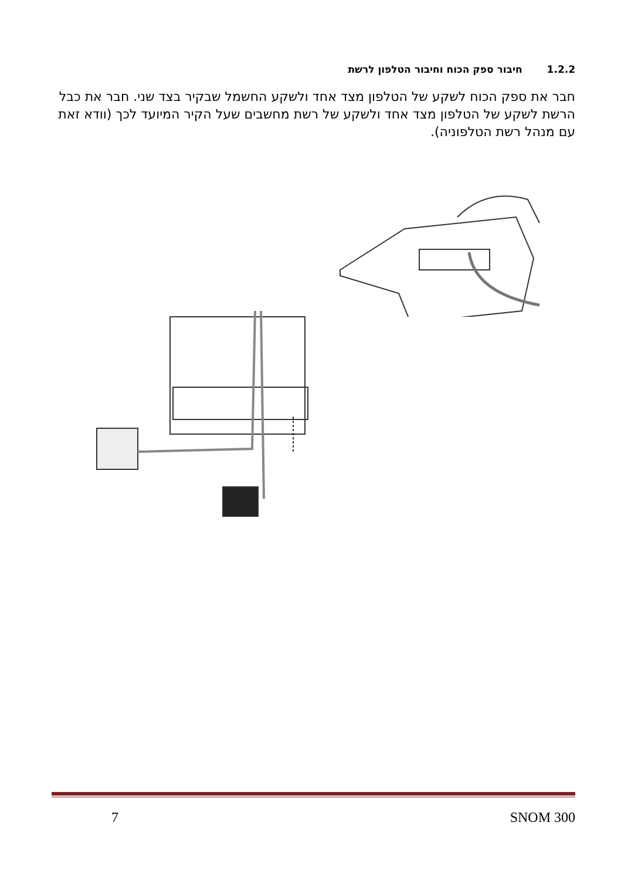1.2.2חיבור ספק הכוח וחיבור הטלפון לרשת
חבר את ספק הכוח לשקע של הטלפון מצד אחד ולשקע החשמל שבקיר בצד שני. חבר את כבל הרשת לשקע של הטלפון מצד אחד ולשקע של רשת מחשבים שעל הקיר המיועד לכך (וודא זאת עם מנהל רשת הטלפוניה).
7 SNOM 300